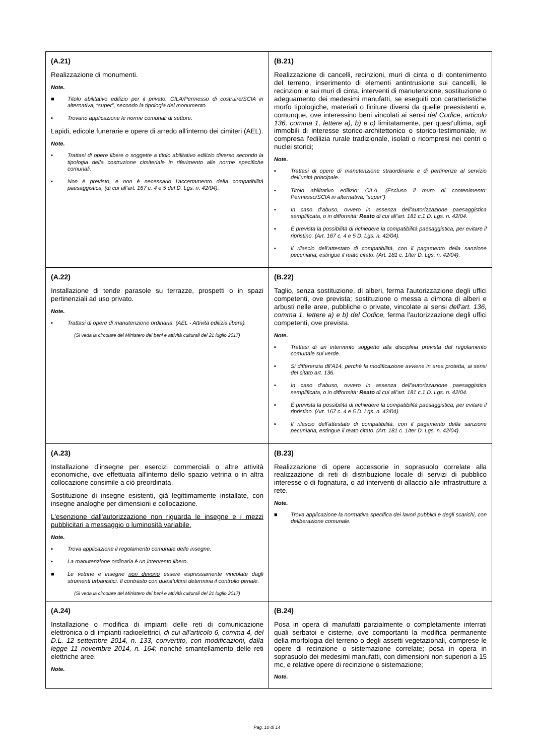| (A.21) Realizzazione di monumenti. Note. ■ Titolo abilitativo edilizio per il privato: CILA/Permesso di costruire/SCIA in alternativa, “super”, secondo la tipologia del monumento. ▪ Trovano applicazione le norme comunali di settore. Lapidi, edicole funerarie e opere di arredo all'interno dei cimiteri (AEL). Note. ▪ Trattasi di opere libere o soggette a titolo abilitativo edilizio diverso secondo la tipologia della costruzione cimiteriale in riferimento alle norme specifiche comunali. ▪ Non è previsto, e non è necessario l’accertamento della compatibilità paesaggistica, (di cui all’art. 167 c. 4 e 5 del D. Lgs. n. 42/04). | (B.21) Realizzazione di cancelli, recinzioni, muri di cinta o di contenimento del terreno, inserimento di elementi antintrusione sui cancelli, le recinzioni e sui muri di cinta, interventi di manutenzione, sostituzione o adeguamento dei medesimi manufatti, se eseguiti con caratteristiche morfo tipologiche, materiali o finiture diversi da quelle preesistenti e, comunque, ove interessino beni vincolati ai sensi del Codice , articolo 136, comma 1, lettere a), b) e c) limitatamente, per quest'ultima, agli immobili di interesse storico-architettonico o storico-testimoniale, ivi compresa l'edilizia rurale tradizionale, isolati o ricompresi nei centri o nuclei storici; Note. ▪ Trattasi di opere di manutenzione straordinaria e di pertinenze al servizio dell’unità principale. ▪ Titolo abilitativo edilizio: CILA. (Escluso il muro di contenimento: Permesso/SCIA in alternativa, “super”) ▪ In caso d’abuso, ovvero in assenza dell’autorizzazione paesaggistica semplificata, o in difformità: Reato di cui all’art. 181 c.1 D. Lgs. n. 42/04. ▪ È prevista la possibilità di richiedere la compatibilità paesaggistica, per evitare il ripristino. (Art. 167 c. 4 e 5 D. Lgs. n. 42/04). ▪ Il rilascio dell’attestato di compatibilità, con il pagamento della sanzione pecuniaria, estingue il reato citato. (Art. 181 c. 1/ter D. Lgs. n. 42/04). |
| (A.22) Installazione di tende parasole su terrazze, prospetti o in spazi pertinenziali ad uso privato. Note. ▪ Trattasi di opere di manutenzione ordinaria. (AEL - Attività edilizia libera). (Si veda la circolare del Ministero dei beni e attività culturali del 21 luglio 2017) | (B.22) Taglio, senza sostituzione, di alberi, ferma l'autorizzazione degli uffici competenti, ove prevista; sostituzione o messa a dimora di alberi e arbusti nelle aree, pubbliche o private, vincolate ai sensi dell'art. 136, comma 1, lettere a) e b) del Codice, ferma l'autorizzazione degli uffici competenti, ove prevista. Note. ▪ Trattasi di un intervento soggetto alla disciplina prevista dal regolamento comunale sul verde. ▪ Si differenzia dll’A14, perché la modificazione avviene in area protetta, ai sensi del citato art. 136. ▪ In caso d’abuso, ovvero in assenza dell’autorizzazione paesaggistica semplificata, o in difformità: Reato di cui all’art. 181 c.1 D. Lgs. n. 42/04. ▪ È prevista la possibilità di richiedere la compatibilità paesaggistica, per evitare il ripristino. (Art. 167 c. 4 e 5 D. Lgs. n. 42/04). ▪ Il rilascio dell’attestato di compatibilità, con il pagamento della sanzione pecuniaria, estingue il reato citato. (Art. 181 c. 1/ter D. Lgs. n. 42/04). |
| (A.23) Installazione d’insegne per esercizi commerciali o altre attività economiche, ove effettuata all'interno dello spazio vetrina o in altra collocazione consimile a ciò preordinata. Sostituzione di insegne esistenti, già legittimamente installate, con insegne analoghe per dimensioni e collocazione. L'esenzione dall'autorizzazione non riguarda le insegne e i mezzi pubblicitari a messaggio o luminosità variabile. Note. ▪ Trova applicazione il regolamento comunale delle insegne. ▪ La manutenzione ordinaria è un intervento libero. ■ Le vetrine e insegne non devono essere espressamente vincolate dagli strumenti urbanistici. Il contrasto con quest’ultimi determina il controllo penale. (Si veda la circolare del Ministero dei beni e attività culturali del 21 luglio 2017) | (B.23) Realizzazione di opere accessorie in soprasuolo correlate alla realizzazione di reti di distribuzione locale di servizi di pubblico interesse o di fognatura, o ad interventi di allaccio alle infrastrutture a rete. Note. ■ Trova applicazione la normativa specifica dei lavori pubblici e degli scarichi, con deliberazione comunale. |
| (A.24) Installazione o modifica di impianti delle reti di comunicazione elettronica o di impianti radioelettrici, di cui all'articolo 6, comma 4, del D.L. 12 settembre 2014, n. 133, convertito, con modificazioni, dalla legge 11 novembre 2014, n. 164 ; nonché smantellamento delle reti elettriche aree. Note. | (B.24) Posa in opera di manufatti parzialmente o completamente interrati quali serbatoi e cisterne, ove comportanti la modifica permanente della morfologia del terreno o degli assetti vegetazionali, comprese le opere di recinzione o sistemazione correlate; posa in opera in soprasuolo dei medesimi manufatti, con dimensioni non superiori a 15 mc, e relative opere di recinzione o sistemazione; Note. |
Pag. 10 di 14